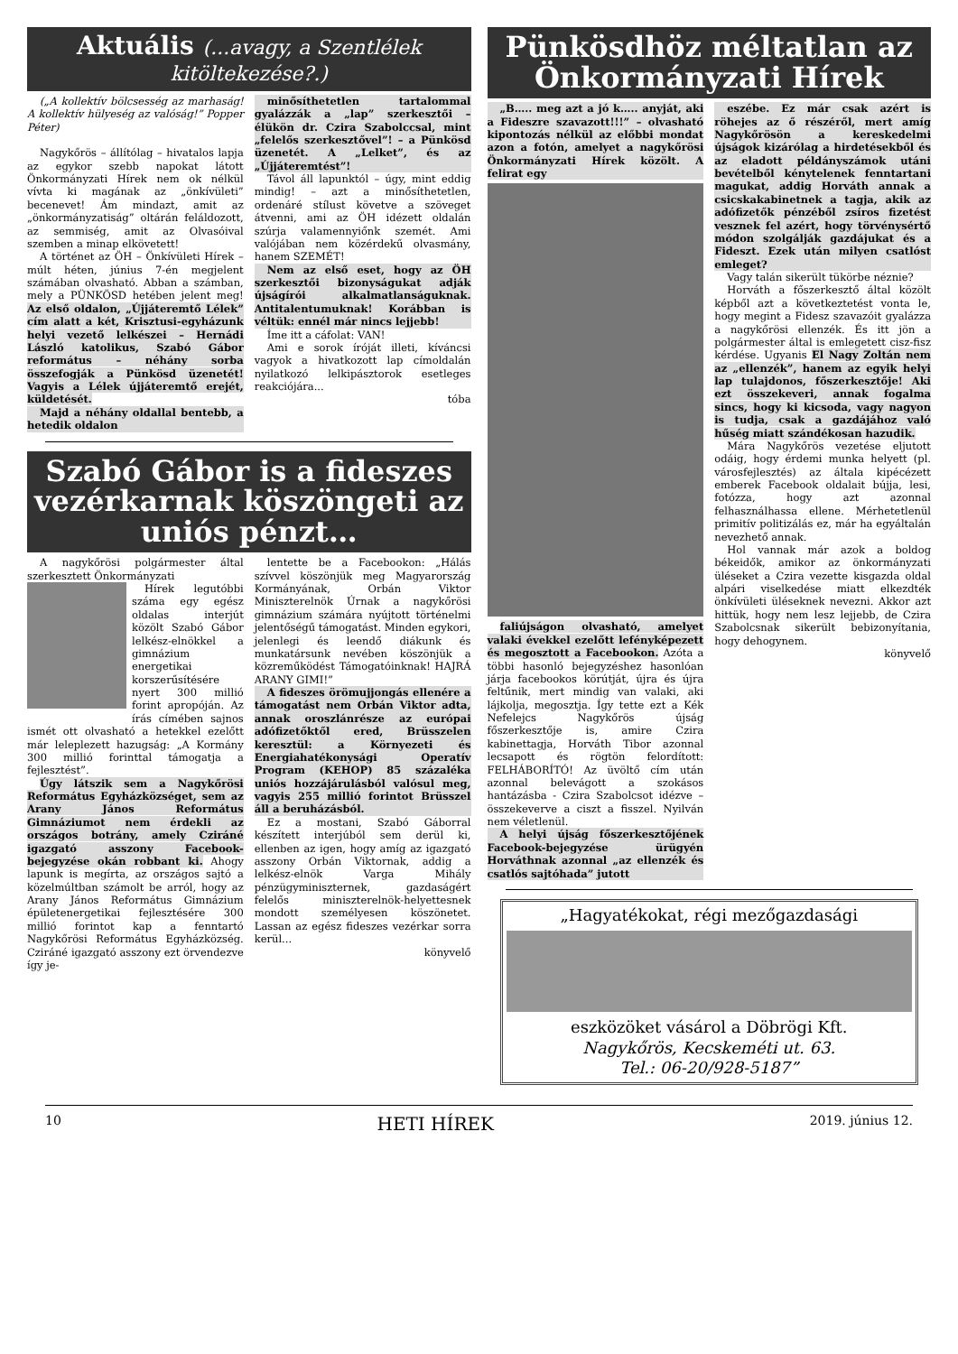Aktuális (...avagy, a Szentlélek kitöltekezése?.)
(„A kollektív bölcsesség az marhaság! A kollektív hülyeség az valóság!” Popper Péter)
Nagykőrös – állítólag – hivatalos lapja az egykor szebb napokat látott Önkormányzati Hírek nem ok nélkül vívta ki magának az „önkívületi” becenevet! Ám mindazt, amit az „önkormányzatiság” oltárán feláldozott, az semmiség, amit az Olvasóival szemben a minap elkövetett!
A történet az ÖH – Önkívületi Hírek – múlt héten, június 7-én megjelent számában olvasható. Abban a számban, mely a PÜNKÖSD hetében jelent meg! Az első oldalon, „Újjáteremtő Lélek” cím alatt a két, Krisztusi-egyházunk helyi vezető lelkészei – Hernádi László katolikus, Szabó Gábor református – néhány sorba összefogják a Pünkösd üzenetét! Vagyis a Lélek újjáteremtő erejét, küldetését.
Majd a néhány oldallal bentebb, a hetedik oldalon
minősíthetetlen tartalommal gyalázzák a „lap” szerkesztői – élükön dr. Czira Szabolccsal, mint „felelős szerkesztővel”! – a Pünkösd üzenetét. A „Lelket”, és az „Újjáteremtést”!
Távol áll lapunktól – úgy, mint eddig mindig! – azt a minősíthetetlen, ordenáré stílust követve a szöveget átvenni, ami az ÖH idézett oldalán szúrja valamennyiőnk szemét. Ami valójában nem közérdekű olvasmány, hanem SZEMÉT!
Nem az első eset, hogy az ÖH szerkesztői bizonyságukat adják újságírói alkalmatlanságuknak. Antitalentumuknak! Korábban is véltük: ennél már nincs lejjebb!
Íme itt a cáfolat: VAN!
Ami e sorok íróját illeti, kíváncsi vagyok a hivatkozott lap címoldalán nyilatkozó lelkipásztorok esetleges reakciójára...
tóba
Szabó Gábor is a fideszes vezérkarnak köszöngeti az uniós pénzt…
A nagykőrösi polgármester által szerkesztett Önkormányzati
Hírek legutóbbi száma egy egész oldalas interjút közölt Szabó Gábor lelkész-elnökkel a gimnázium energetikai korszerűsítésére nyert 300 millió forint apropóján. Az írás címében sajnos ismét ott olvasható a hetekkel ezelőtt már leleplezett hazugság: „A Kormány 300 millió forinttal támogatja a fejlesztést”.
Úgy látszik sem a Nagykőrösi Református Egyházközséget, sem az Arany János Református Gimnáziumot nem érdekli az országos botrány, amely Cziráné igazgató asszony Facebook-bejegyzése okán robbant ki. Ahogy lapunk is megírta, az országos sajtó a közelmúltban számolt be arról, hogy az Arany János Református Gimnázium épületenergetikai fejlesztésére 300 millió forintot kap a fenntartó Nagykőrösi Református Egyházközség. Cziráné igazgató asszony ezt örvendezve így je-
lentette be a Facebookon: „Hálás szívvel köszönjük meg Magyarország Kormányának, Orbán Viktor Miniszterelnök Úrnak a nagykőrösi gimnázium számára nyújtott történelmi jelentőségű támogatást. Minden egykori, jelenlegi és leendő diákunk és munkatársunk nevében köszönjük a közreműködést Támogatóinknak! HAJRÁ ARANY GIMI!”
A fideszes örömujjongás ellenére a támogatást nem Orbán Viktor adta, annak oroszlánrésze az európai adófizetőktől ered, Brüsszelen keresztül: a Környezeti és Energiahatékonysági Operatív Program (KEHOP) 85 százaléka uniós hozzájárulásból valósul meg, vagyis 255 millió forintot Brüsszel áll a beruházásból.
Ez a mostani, Szabó Gáborral készített interjúból sem derül ki, ellenben az igen, hogy amíg az igazgató asszony Orbán Viktornak, addig a lelkész-elnök Varga Mihály pénzügyminiszternek, gazdaságért felelős miniszterelnök-helyettesnek mondott személyesen köszönetet. Lassan az egész fideszes vezérkar sorra kerül...
könyvelő
Pünkösdhöz méltatlan az Önkormányzati Hírek
„B….. meg azt a jó k….. anyját, aki a Fideszre szavazott!!!” – olvasható kipontozás nélkül az előbbi mondat azon a fotón, amelyet a nagykőrösi Önkormányzati Hírek közölt. A felirat egy
faliújságon olvasható, amelyet valaki évekkel ezelőtt lefényképezett és megosztott a Facebookon. Azóta a többi hasonló bejegyzéshez hasonlóan járja facebookos körútját, újra és újra feltűnik, mert mindig van valaki, aki lájkolja, megosztja. Így tette ezt a Kék Nefelejcs Nagykőrös újság főszerkesztője is, amire Czira kabinettagja, Horváth Tibor azonnal lecsapott és rögtön felordított: FELHÁBORÍTÓ! Az üvöltő cím után azonnal belevágott a szokásos hantázásba - Czira Szabolcsot idézve – összekeverve a ciszt a fisszel. Nyilván nem véletlenül.
A helyi újság főszerkesztőjének Facebook-bejegyzése ürügyén Horváthnak azonnal „az ellenzék és csatlós sajtóhada” jutott
eszébe. Ez már csak azért is röhejes az ő részéről, mert amíg Nagykőrösön a kereskedelmi újságok kizárólag a hirdetésekből és az eladott példányszámok utáni bevételből kénytelenek fenntartani magukat, addig Horváth annak a csicskakabinetnek a tagja, akik az adófizetők pénzéből zsíros fizetést vesznek fel azért, hogy törvénysértő módon szolgálják gazdájukat és a Fideszt. Ezek után milyen csatlóst emleget?
Vagy talán sikerült tükörbe néznie?
Horváth a főszerkesztő által közölt képből azt a következtetést vonta le, hogy megint a Fidesz szavazóit gyalázza a nagykőrösi ellenzék. És itt jön a polgármester által is emlegetett cisz-fisz kérdése. Ugyanis El Nagy Zoltán nem az „ellenzék”, hanem az egyik helyi lap tulajdonos, főszerkesztője! Aki ezt összekeveri, annak fogalma sincs, hogy ki kicsoda, vagy nagyon is tudja, csak a gazdájához való hűség miatt szándékosan hazudik.
Mára Nagykőrös vezetése eljutott odáig, hogy érdemi munka helyett (pl. városfejlesztés) az általa kipécézett emberek Facebook oldalait bújja, lesi, fotózza, hogy azt azonnal felhasználhassa ellene. Mérhetetlenül primitív politizálás ez, már ha egyáltalán nevezhető annak.
Hol vannak már azok a boldog békeidők, amikor az önkormányzati üléseket a Czira vezette kisgazda oldal alpári viselkedése miatt elkezdték önkívületi üléseknek nevezni. Akkor azt hittük, hogy nem lesz lejjebb, de Czira Szabolcsnak sikerült bebizonyítania, hogy dehogynem.
könyvelő
„Hagyatékokat, régi mezőgazdasági
eszközöket vásárol a Döbrögi Kft.
Nagykőrös, Kecskeméti ut. 63.
Tel.: 06-20/928-5187”
10 HETI HÍREK 2019. június 12.